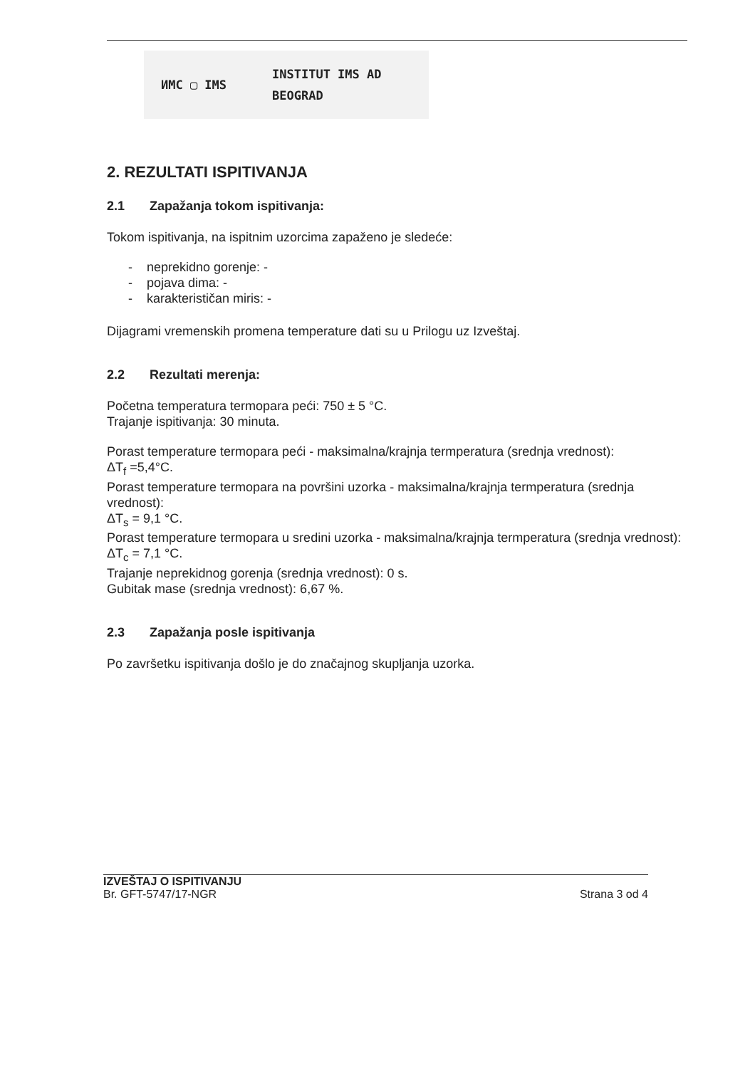ИМС ▢ IMS
INSTITUT IMS AD
BEOGRAD
2. REZULTATI ISPITIVANJA
2.1 Zapažanja tokom ispitivanja:
Tokom ispitivanja, na ispitnim uzorcima zapaženo je sledeće:
- neprekidno gorenje: -
- pojava dima: -
- karakterističan miris: -
Dijagrami vremenskih promena temperature dati su u Prilogu uz Izveštaj.
2.2 Rezultati merenja:
Početna temperatura termopara peći: 750 ± 5 °C.
Trajanje ispitivanja: 30 minuta.
Porast temperature termopara peći - maksimalna/krajnja termperatura (srednja vrednost):
ΔT<sub>f</sub> =5,4°C.
Porast temperature termopara na površini uzorka - maksimalna/krajnja termperatura (srednja vrednost):
ΔT<sub>s</sub> = 9,1 °C.
Porast temperature termopara u sredini uzorka - maksimalna/krajnja termperatura (srednja vrednost):
ΔT<sub>c</sub> = 7,1 °C.
Trajanje neprekidnog gorenja (srednja vrednost): 0 s.
Gubitak mase (srednja vrednost): 6,67 %.
2.3 Zapažanja posle ispitivanja
Po završetku ispitivanja došlo je do značajnog skupljanja uzorka.
IZVEŠTAJ O ISPITIVANJU
Br. GFT-5747/17-NGR
Strana 3 od 4